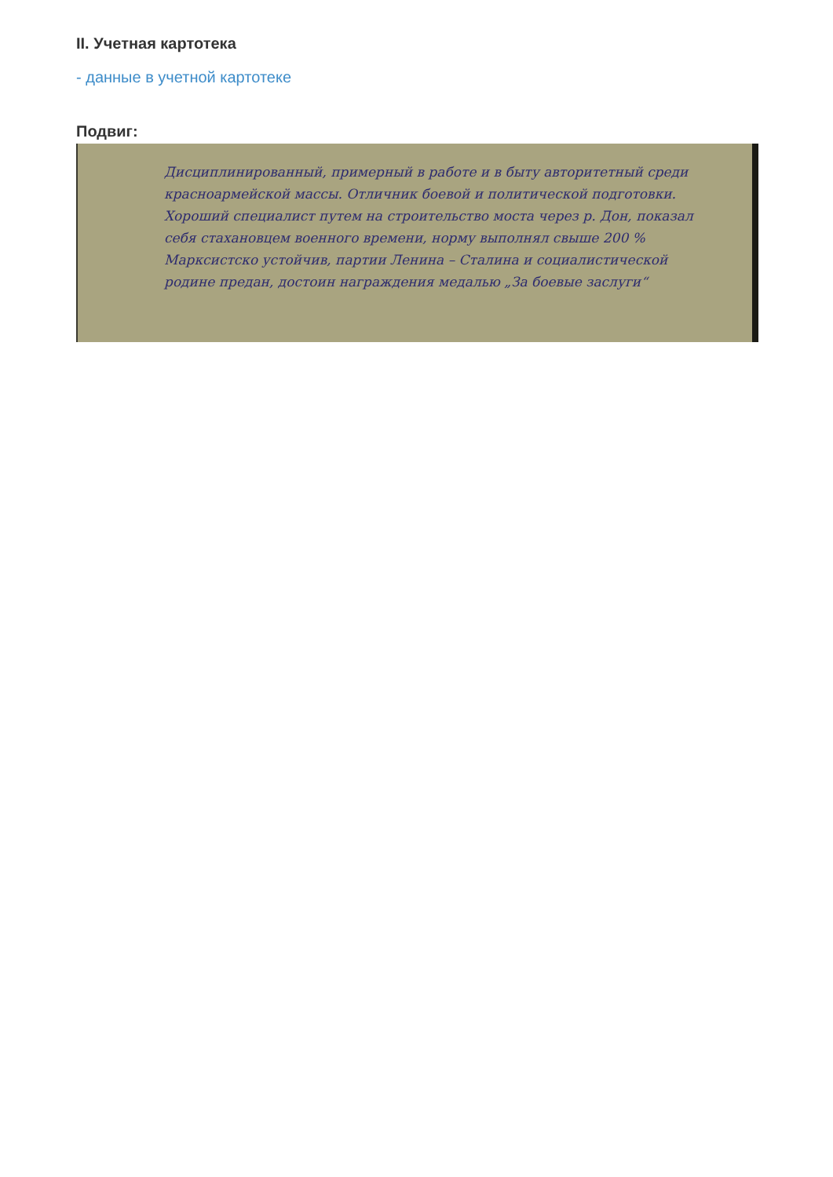II. Учетная картотека
- данные в учетной картотеке
Подвиг:
Дисциплинированный, примерный в работе и в быту авторитетный среди красноармейской массы. Отличник боевой и политической подготовки. Хороший специалист путем на строительство моста через р. Дон, показал себя стахановцем военного времени, норму выполнял свыше 200 % Марксистско устойчив, партии Ленина – Сталина и социалистической родине предан, достоин награждения медалью „За боевые заслуги“